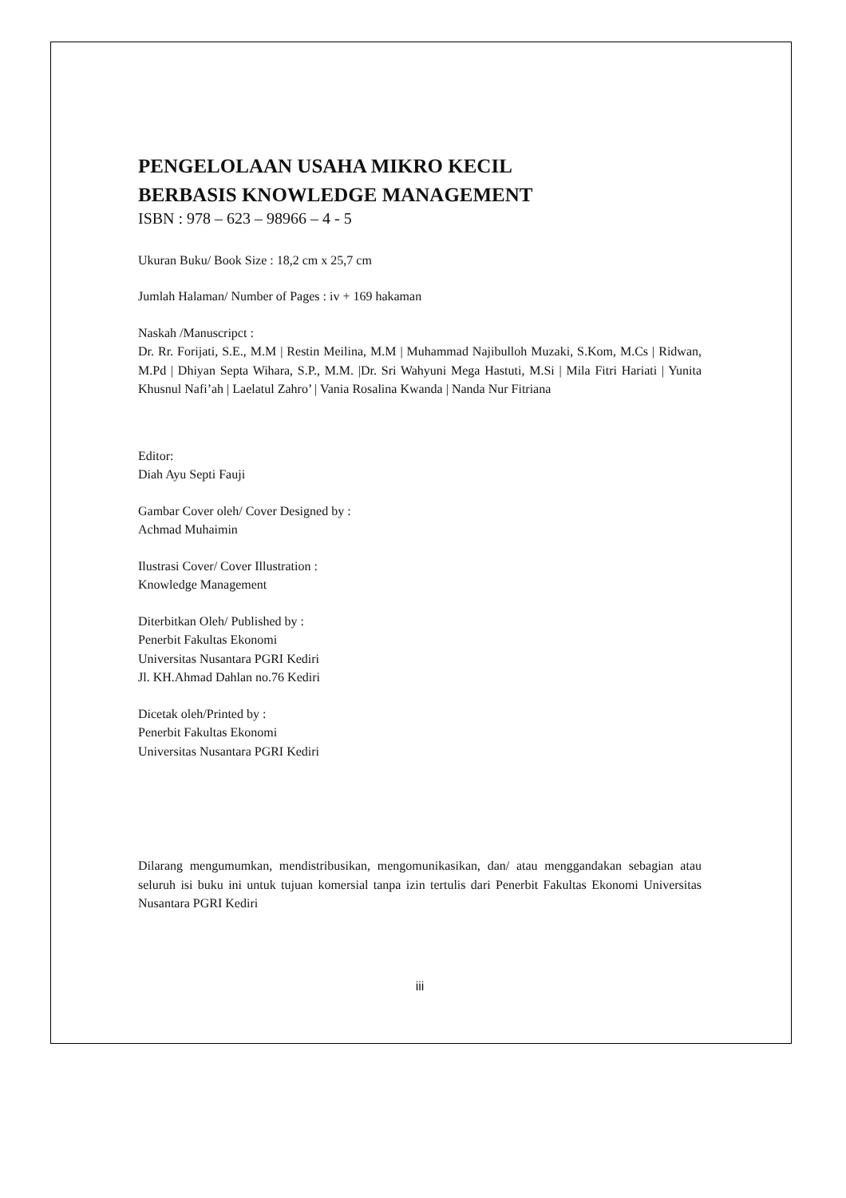PENGELOLAAN USAHA MIKRO KECIL
BERBASIS KNOWLEDGE MANAGEMENT
ISBN : 978 – 623 – 98966 – 4 - 5
Ukuran Buku/ Book Size : 18,2 cm x 25,7 cm
Jumlah Halaman/ Number of Pages : iv + 169 hakaman
Naskah /Manuscripct :
Dr. Rr. Forijati, S.E., M.M | Restin Meilina, M.M | Muhammad Najibulloh Muzaki, S.Kom, M.Cs | Ridwan, M.Pd | Dhiyan Septa Wihara, S.P., M.M. |Dr. Sri Wahyuni Mega Hastuti, M.Si | Mila Fitri Hariati | Yunita Khusnul Nafi’ah | Laelatul Zahro’ | Vania Rosalina Kwanda | Nanda Nur Fitriana
Editor:
Diah Ayu Septi Fauji
Gambar Cover oleh/ Cover Designed by :
Achmad Muhaimin
Ilustrasi Cover/ Cover Illustration :
Knowledge Management
Diterbitkan Oleh/ Published by :
Penerbit Fakultas Ekonomi
Universitas Nusantara PGRI Kediri
Jl. KH.Ahmad Dahlan no.76 Kediri
Dicetak oleh/Printed by :
Penerbit Fakultas Ekonomi
Universitas Nusantara PGRI Kediri
Dilarang mengumumkan, mendistribusikan, mengomunikasikan, dan/ atau menggandakan sebagian atau seluruh isi buku ini untuk tujuan komersial tanpa izin tertulis dari Penerbit Fakultas Ekonomi Universitas Nusantara PGRI Kediri
iii